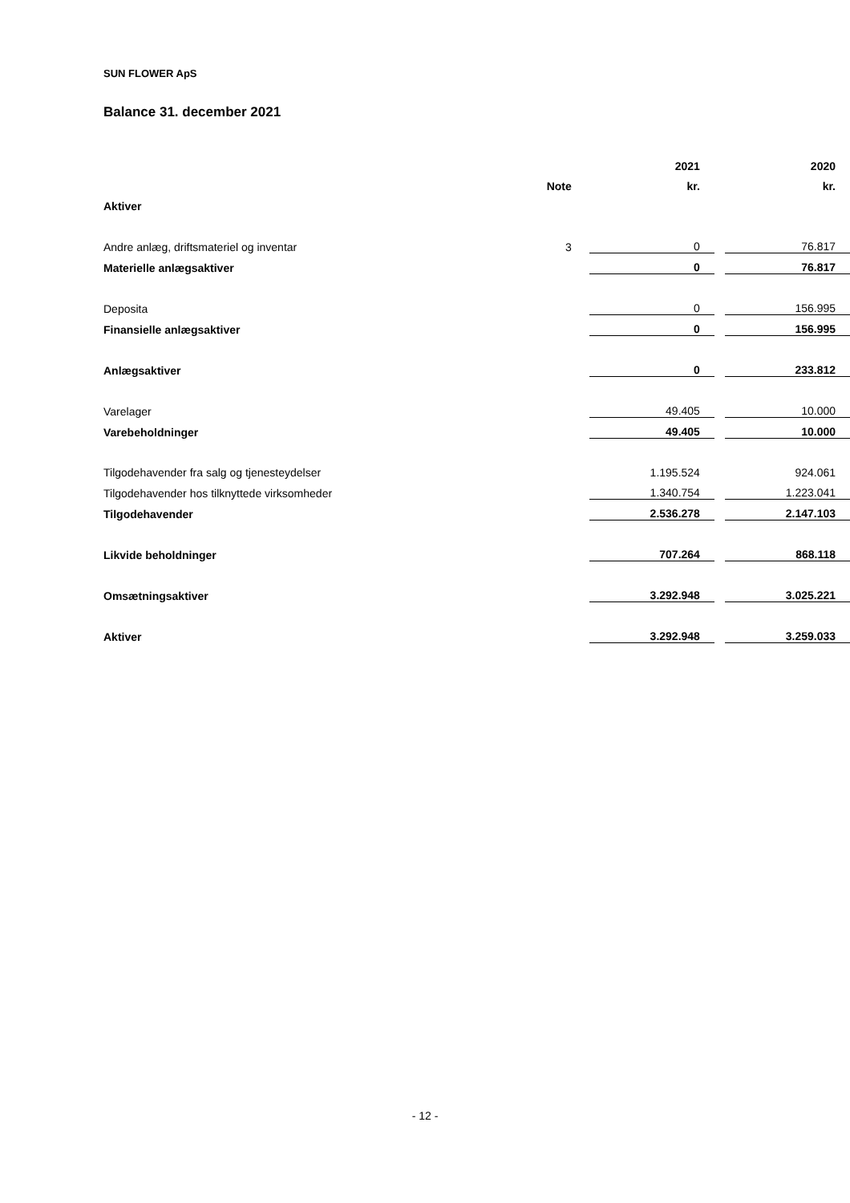SUN FLOWER ApS
Balance 31. december 2021
| | | 2021 | | 2020 |
| | Note | kr. | | kr. |
| Aktiver | | | | |
| Andre anlæg, driftsmateriel og inventar | 3 | 0 | | 76.817 |
| Materielle anlægsaktiver | | 0 | | 76.817 |
| Deposita | | 0 | | 156.995 |
| Finansielle anlægsaktiver | | 0 | | 156.995 |
| Anlægsaktiver | | 0 | | 233.812 |
| Varelager | | 49.405 | | 10.000 |
| Varebeholdninger | | 49.405 | | 10.000 |
| Tilgodehavender fra salg og tjenesteydelser | | 1.195.524 | | 924.061 |
| Tilgodehavender hos tilknyttede virksomheder | | 1.340.754 | | 1.223.041 |
| Tilgodehavender | | 2.536.278 | | 2.147.103 |
| Likvide beholdninger | | 707.264 | | 868.118 |
| Omsætningsaktiver | | 3.292.948 | | 3.025.221 |
| Aktiver | | 3.292.948 | | 3.259.033 |
- 12 -